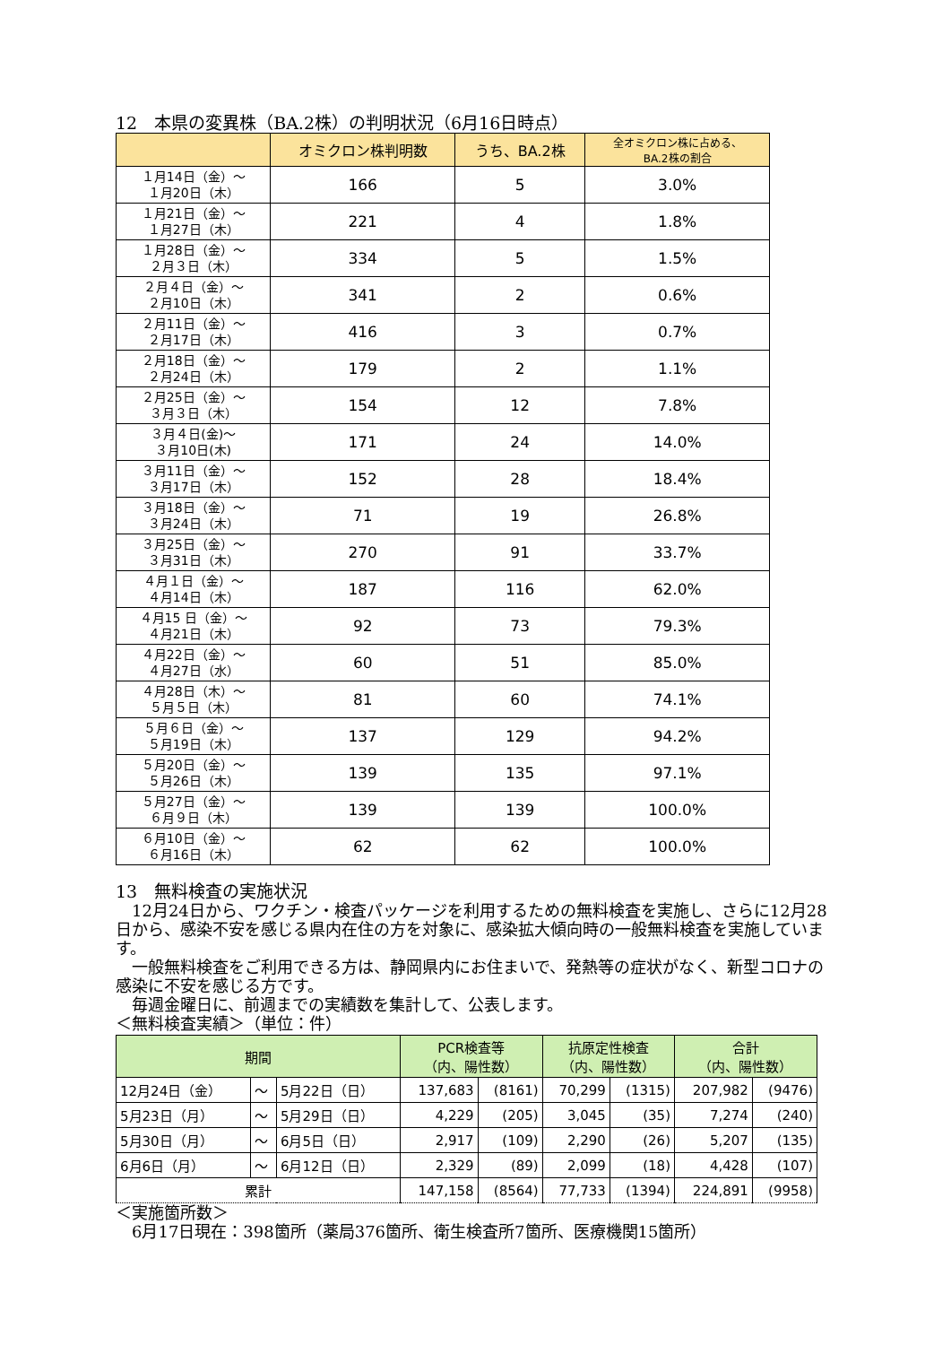12　本県の変異株（BA.2株）の判明状況（6月16日時点）
| | オミクロン株判明数 | うち、BA.2株 | 全オミクロン株に占める、 BA.2株の割合 |
| --- | --- | --- | --- |
| １月14日（金）～ １月20日（木） | 166 | 5 | 3.0% |
| １月21日（金）～ １月27日（木） | 221 | 4 | 1.8% |
| １月28日（金）～ ２月３日（木） | 334 | 5 | 1.5% |
| ２月４日（金）～ ２月10日（木） | 341 | 2 | 0.6% |
| ２月11日（金）～ ２月17日（木） | 416 | 3 | 0.7% |
| ２月18日（金）～ ２月24日（木） | 179 | 2 | 1.1% |
| ２月25日（金）～ ３月３日（木） | 154 | 12 | 7.8% |
| ３月４日(金)～ ３月10日(木) | 171 | 24 | 14.0% |
| ３月11日（金）～ ３月17日（木） | 152 | 28 | 18.4% |
| ３月18日（金）～ ３月24日（木） | 71 | 19 | 26.8% |
| ３月25日（金）～ ３月31日（木） | 270 | 91 | 33.7% |
| ４月１日（金）～ ４月14日（木） | 187 | 116 | 62.0% |
| ４月15 日（金）～ ４月21日（木） | 92 | 73 | 79.3% |
| ４月22日（金）～ ４月27日（水） | 60 | 51 | 85.0% |
| ４月28日（木）～ ５月５日（木） | 81 | 60 | 74.1% |
| ５月６日（金）～ ５月19日（木） | 137 | 129 | 94.2% |
| ５月20日（金）～ ５月26日（木） | 139 | 135 | 97.1% |
| ５月27日（金）～ ６月９日（木） | 139 | 139 | 100.0% |
| ６月10日（金）～ ６月16日（木） | 62 | 62 | 100.0% |
13　無料検査の実施状況
　12月24日から、ワクチン・検査パッケージを利用するための無料検査を実施し、さらに12月28日から、感染不安を感じる県内在住の方を対象に、感染拡大傾向時の一般無料検査を実施しています。
　一般無料検査をご利用できる方は、静岡県内にお住まいで、発熱等の症状がなく、新型コロナの感染に不安を感じる方です。
　毎週金曜日に、前週までの実績数を集計して、公表します。
＜無料検査実績＞（単位：件）
| 期間 | | | PCR検査等 （内、陽性数） | | 抗原定性検査 （内、陽性数） | | 合計 （内、陽性数） | |
| --- | --- | --- | --- | --- | --- | --- | --- | --- |
| 12月24日（金） | ～ | 5月22日（日） | 137,683 | (8161) | 70,299 | (1315) | 207,982 | (9476) |
| 5月23日（月） | ～ | 5月29日（日） | 4,229 | (205) | 3,045 | (35) | 7,274 | (240) |
| 5月30日（月） | ～ | 6月5日（日） | 2,917 | (109) | 2,290 | (26) | 5,207 | (135) |
| 6月6日（月） | ～ | 6月12日（日） | 2,329 | (89) | 2,099 | (18) | 4,428 | (107) |
| 累計 | | | 147,158 | (8564) | 77,733 | (1394) | 224,891 | (9958) |
＜実施箇所数＞
　6月17日現在：398箇所（薬局376箇所、衛生検査所7箇所、医療機関15箇所）